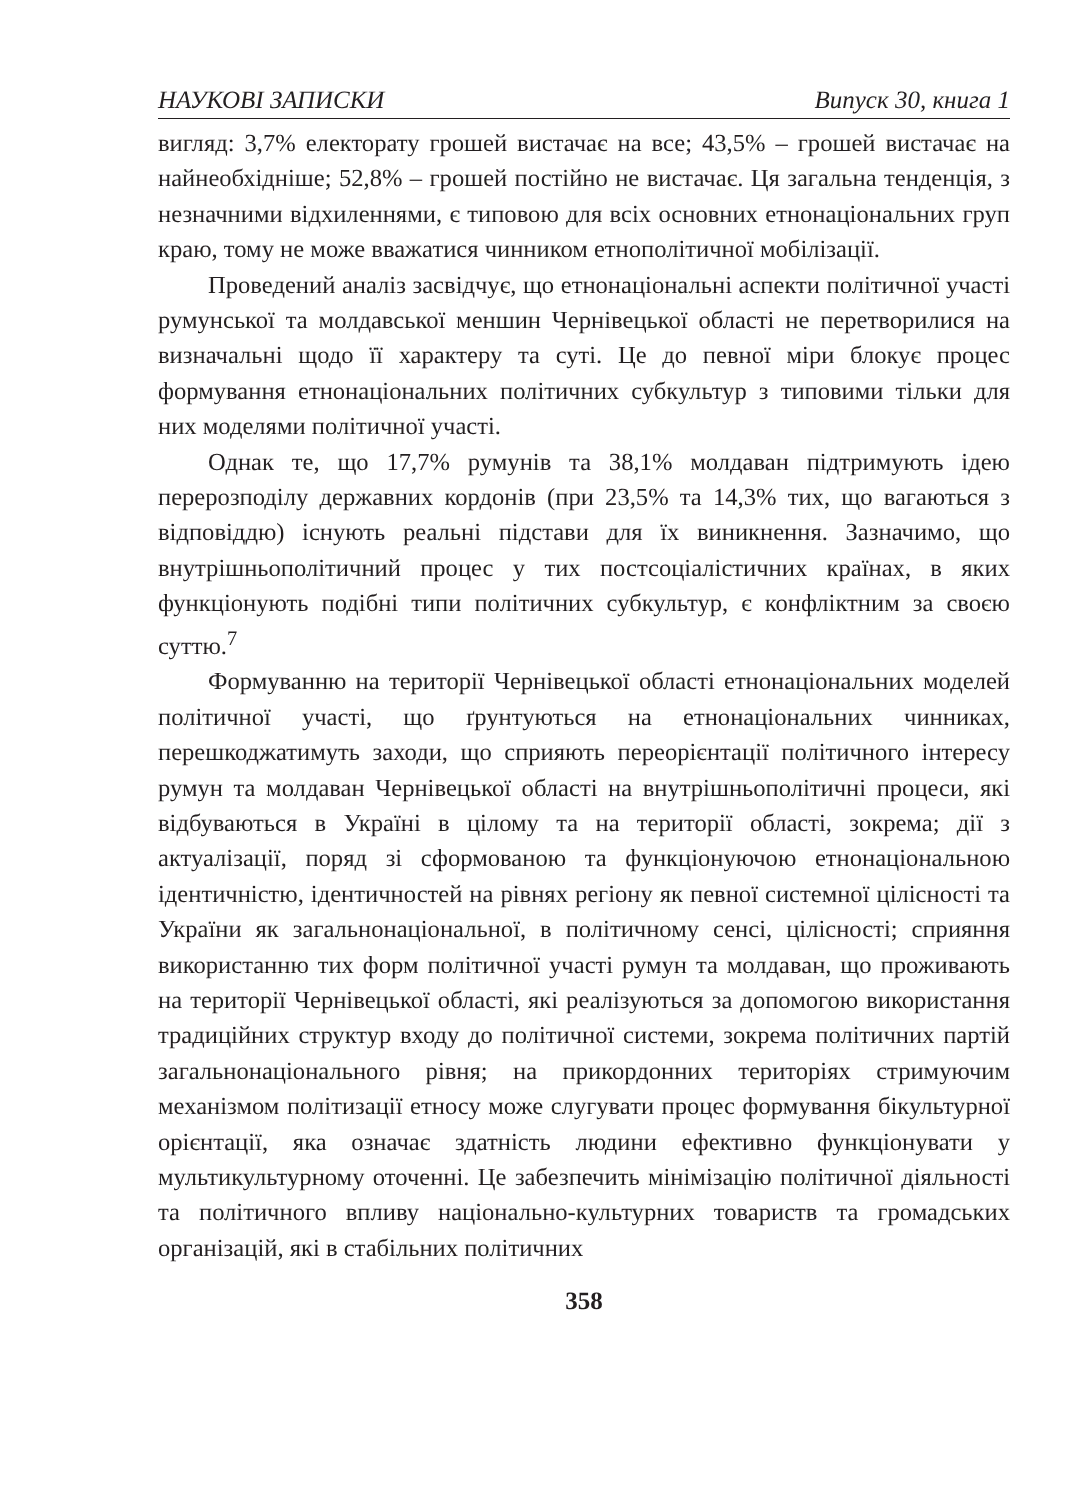НАУКОВІ ЗАПИСКИ Випуск 30, книга 1
вигляд: 3,7% електорату грошей вистачає на все; 43,5% – грошей вистачає на найнеобхідніше; 52,8% – грошей постійно не вистачає. Ця загальна тенденція, з незначними відхиленнями, є типовою для всіх основних етнонаціональних груп краю, тому не може вважатися чинником етнополітичної мобілізації.
Проведений аналіз засвідчує, що етнонаціональні аспекти політичної участі румунської та молдавської меншин Чернівецької області не перетворилися на визначальні щодо її характеру та суті. Це до певної міри блокує процес формування етнонаціональних політичних субкультур з типовими тільки для них моделями політичної участі.
Однак те, що 17,7% румунів та 38,1% молдаван підтримують ідею перерозподілу державних кордонів (при 23,5% та 14,3% тих, що вагаються з відповіддю) існують реальні підстави для їх виникнення. Зазначимо, що внутрішньополітичний процес у тих постсоціалістичних країнах, в яких функціонують подібні типи політичних субкультур, є конфліктним за своєю суттю.<sup>7</sup>
Формуванню на території Чернівецької області етнонаціональних моделей політичної участі, що ґрунтуються на етнонаціональних чинниках, перешкоджатимуть заходи, що сприяють переорієнтації політичного інтересу румун та молдаван Чернівецької області на внутрішньополітичні процеси, які відбуваються в Україні в цілому та на території області, зокрема; дії з актуалізації, поряд зі сформованою та функціонуючою етнонаціональною ідентичністю, ідентичностей на рівнях регіону як певної системної цілісності та України як загальнонаціональної, в політичному сенсі, цілісності; сприяння використанню тих форм політичної участі румун та молдаван, що проживають на території Чернівецької області, які реалізуються за допомогою використання традиційних структур входу до політичної системи, зокрема політичних партій загальнонаціонального рівня; на прикордонних територіях стримуючим механізмом політизації етносу може слугувати процес формування бікультурної орієнтації, яка означає здатність людини ефективно функціонувати у мультикультурному оточенні. Це забезпечить мінімізацію політичної діяльності та політичного впливу національно-культурних товариств та громадських організацій, які в стабільних політичних
358